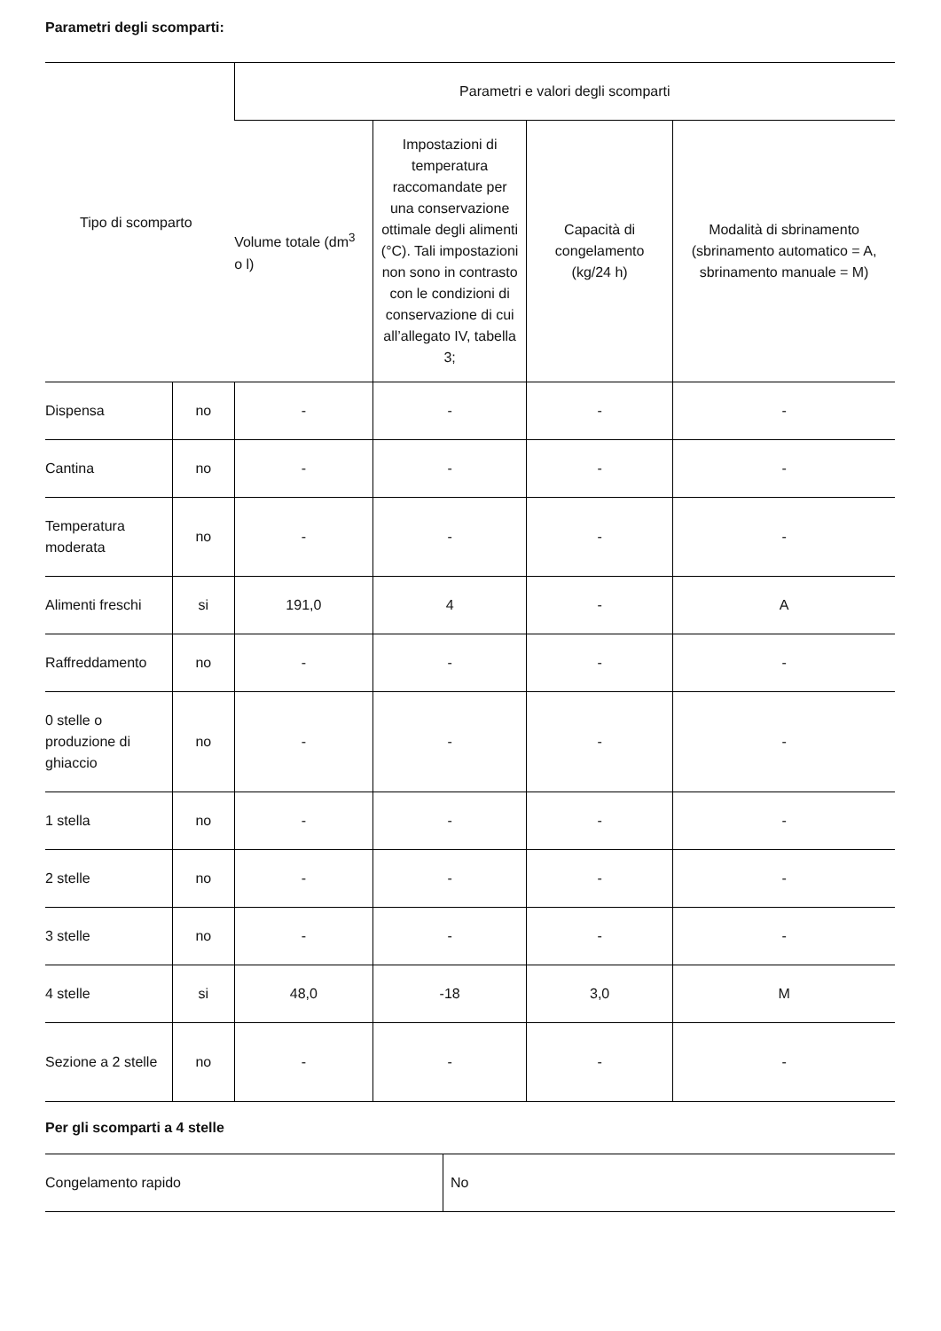Parametri degli scomparti:
| Tipo di scomparto | | Parametri e valori degli scomparti | | | |
| --- | --- | --- | --- | --- | --- |
| | | Volume totale (dm<sup>3</sup> o l) | Impostazioni di temperatura raccomandate per una conservazione ottimale degli alimenti (°C). Tali impostazioni non sono in contrasto con le condizioni di conservazione di cui all’allegato IV, tabella 3; | Capacità di congelamento (kg/24 h) | Modalità di sbrinamento (sbrinamento automatico = A, sbrinamento manuale = M) |
| Dispensa | no | - | - | - | - |
| Cantina | no | - | - | - | - |
| Temperatura moderata | no | - | - | - | - |
| Alimenti freschi | si | 191,0 | 4 | - | A |
| Raffreddamento | no | - | - | - | - |
| 0 stelle o produzione di ghiaccio | no | - | - | - | - |
| 1 stella | no | - | - | - | - |
| 2 stelle | no | - | - | - | - |
| 3 stelle | no | - | - | - | - |
| 4 stelle | si | 48,0 | -18 | 3,0 | M |
| Sezione a 2 stelle | no | - | - | - | - |
Per gli scomparti a 4 stelle
| Congelamento rapido | No |